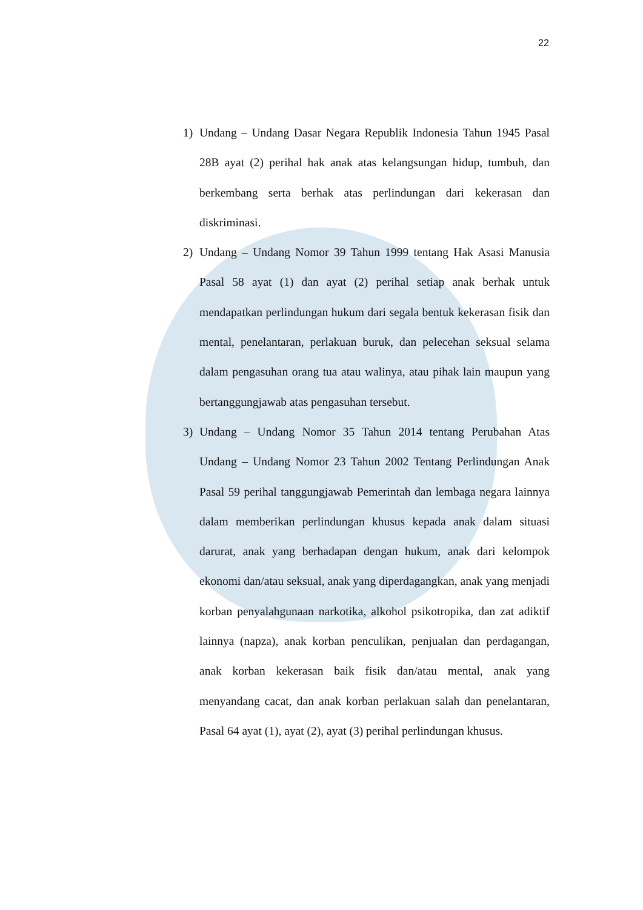22
1) Undang – Undang Dasar Negara Republik Indonesia Tahun 1945 Pasal 28B ayat (2) perihal hak anak atas kelangsungan hidup, tumbuh, dan berkembang serta berhak atas perlindungan dari kekerasan dan diskriminasi.
2) Undang – Undang Nomor 39 Tahun 1999 tentang Hak Asasi Manusia Pasal 58 ayat (1) dan ayat (2) perihal setiap anak berhak untuk mendapatkan perlindungan hukum dari segala bentuk kekerasan fisik dan mental, penelantaran, perlakuan buruk, dan pelecehan seksual selama dalam pengasuhan orang tua atau walinya, atau pihak lain maupun yang bertanggungjawab atas pengasuhan tersebut.
3) Undang – Undang Nomor 35 Tahun 2014 tentang Perubahan Atas Undang – Undang Nomor 23 Tahun 2002 Tentang Perlindungan Anak Pasal 59 perihal tanggungjawab Pemerintah dan lembaga negara lainnya dalam memberikan perlindungan khusus kepada anak dalam situasi darurat, anak yang berhadapan dengan hukum, anak dari kelompok ekonomi dan/atau seksual, anak yang diperdagangkan, anak yang menjadi korban penyalahgunaan narkotika, alkohol psikotropika, dan zat adiktif lainnya (napza), anak korban penculikan, penjualan dan perdagangan, anak korban kekerasan baik fisik dan/atau mental, anak yang menyandang cacat, dan anak korban perlakuan salah dan penelantaran, Pasal 64 ayat (1), ayat (2), ayat (3) perihal perlindungan khusus.